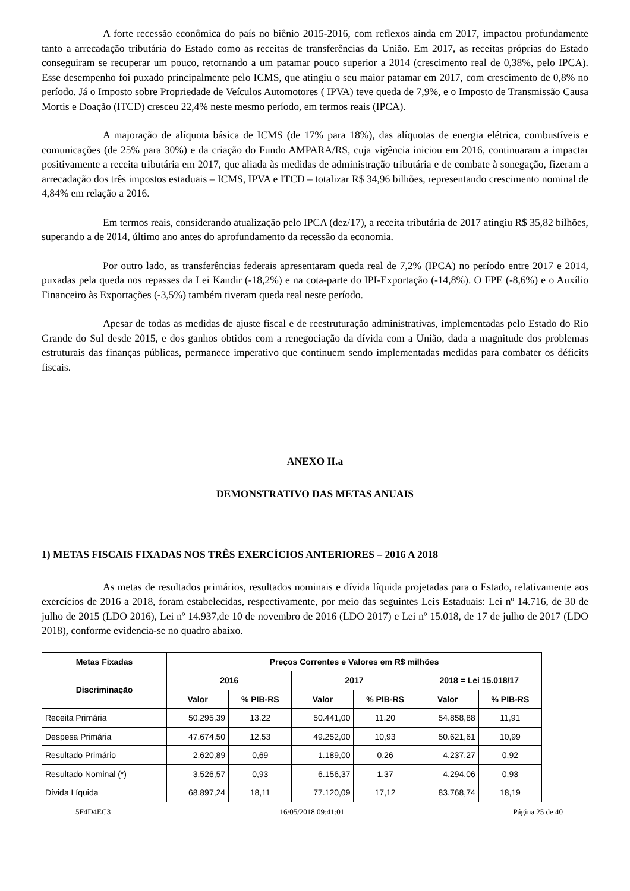A forte recessão econômica do país no biênio 2015-2016, com reflexos ainda em 2017, impactou profundamente tanto a arrecadação tributária do Estado como as receitas de transferências da União. Em 2017, as receitas próprias do Estado conseguiram se recuperar um pouco, retornando a um patamar pouco superior a 2014 (crescimento real de 0,38%, pelo IPCA). Esse desempenho foi puxado principalmente pelo ICMS, que atingiu o seu maior patamar em 2017, com crescimento de 0,8% no período. Já o Imposto sobre Propriedade de Veículos Automotores ( IPVA) teve queda de 7,9%, e o Imposto de Transmissão Causa Mortis e Doação (ITCD) cresceu 22,4% neste mesmo período, em termos reais (IPCA).
A majoração de alíquota básica de ICMS (de 17% para 18%), das alíquotas de energia elétrica, combustíveis e comunicações (de 25% para 30%) e da criação do Fundo AMPARA/RS, cuja vigência iniciou em 2016, continuaram a impactar positivamente a receita tributária em 2017, que aliada às medidas de administração tributária e de combate à sonegação, fizeram a arrecadação dos três impostos estaduais – ICMS, IPVA e ITCD – totalizar R$ 34,96 bilhões, representando crescimento nominal de 4,84% em relação a 2016.
Em termos reais, considerando atualização pelo IPCA (dez/17), a receita tributária de 2017 atingiu R$ 35,82 bilhões, superando a de 2014, último ano antes do aprofundamento da recessão da economia.
Por outro lado, as transferências federais apresentaram queda real de 7,2% (IPCA) no período entre 2017 e 2014, puxadas pela queda nos repasses da Lei Kandir (-18,2%) e na cota-parte do IPI-Exportação (-14,8%). O FPE (-8,6%) e o Auxílio Financeiro às Exportações (-3,5%) também tiveram queda real neste período.
Apesar de todas as medidas de ajuste fiscal e de reestruturação administrativas, implementadas pelo Estado do Rio Grande do Sul desde 2015, e dos ganhos obtidos com a renegociação da dívida com a União, dada a magnitude dos problemas estruturais das finanças públicas, permanece imperativo que continuem sendo implementadas medidas para combater os déficits fiscais.
ANEXO II.a
DEMONSTRATIVO DAS METAS ANUAIS
1) METAS FISCAIS FIXADAS NOS TRÊS EXERCÍCIOS ANTERIORES – 2016 A 2018
As metas de resultados primários, resultados nominais e dívida líquida projetadas para o Estado, relativamente aos exercícios de 2016 a 2018, foram estabelecidas, respectivamente, por meio das seguintes Leis Estaduais: Lei nº 14.716, de 30 de julho de 2015 (LDO 2016), Lei nº 14.937,de 10 de novembro de 2016 (LDO 2017) e Lei nº 15.018, de 17 de julho de 2017 (LDO 2018), conforme evidencia-se no quadro abaixo.
| Metas Fixadas | Preços Correntes e Valores em R$ milhões | | | | | |
| --- | --- | --- | --- | --- | --- | --- |
| Discriminação | 2016 | | 2017 | | 2018 = Lei 15.018/17 | |
| | Valor | % PIB-RS | Valor | % PIB-RS | Valor | % PIB-RS |
| Receita Primária | 50.295,39 | 13,22 | 50.441,00 | 11,20 | 54.858,88 | 11,91 |
| Despesa Primária | 47.674,50 | 12,53 | 49.252,00 | 10,93 | 50.621,61 | 10,99 |
| Resultado Primário | 2.620,89 | 0,69 | 1.189,00 | 0,26 | 4.237,27 | 0,92 |
| Resultado Nominal (*) | 3.526,57 | 0,93 | 6.156,37 | 1,37 | 4.294,06 | 0,93 |
| Dívida Líquida | 68.897,24 | 18,11 | 77.120,09 | 17,12 | 83.768,74 | 18,19 |
5F4D4EC3 16/05/2018 09:41:01 Página 25 de 40